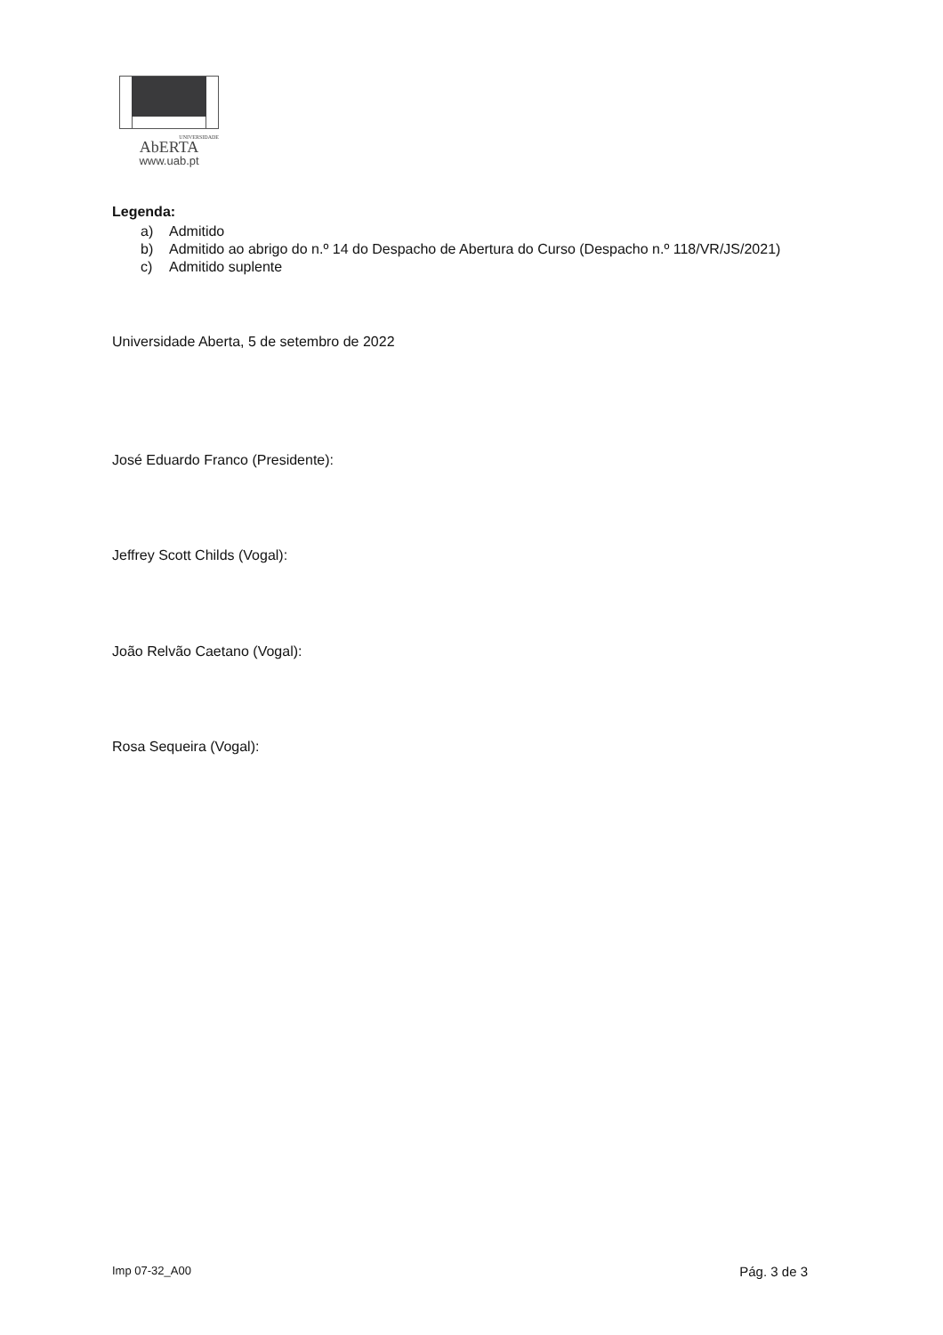UNIVERSIDADE
AbERTA
www.uab.pt
Legenda:
a) Admitido
b) Admitido ao abrigo do n.º 14 do Despacho de Abertura do Curso (Despacho n.º 118/VR/JS/2021)
c) Admitido suplente
Universidade Aberta, 5 de setembro de 2022
José Eduardo Franco (Presidente):
Jeffrey Scott Childs (Vogal):
João Relvão Caetano (Vogal):
Rosa Sequeira (Vogal):
Imp 07-32_A00 Pág. 3 de 3